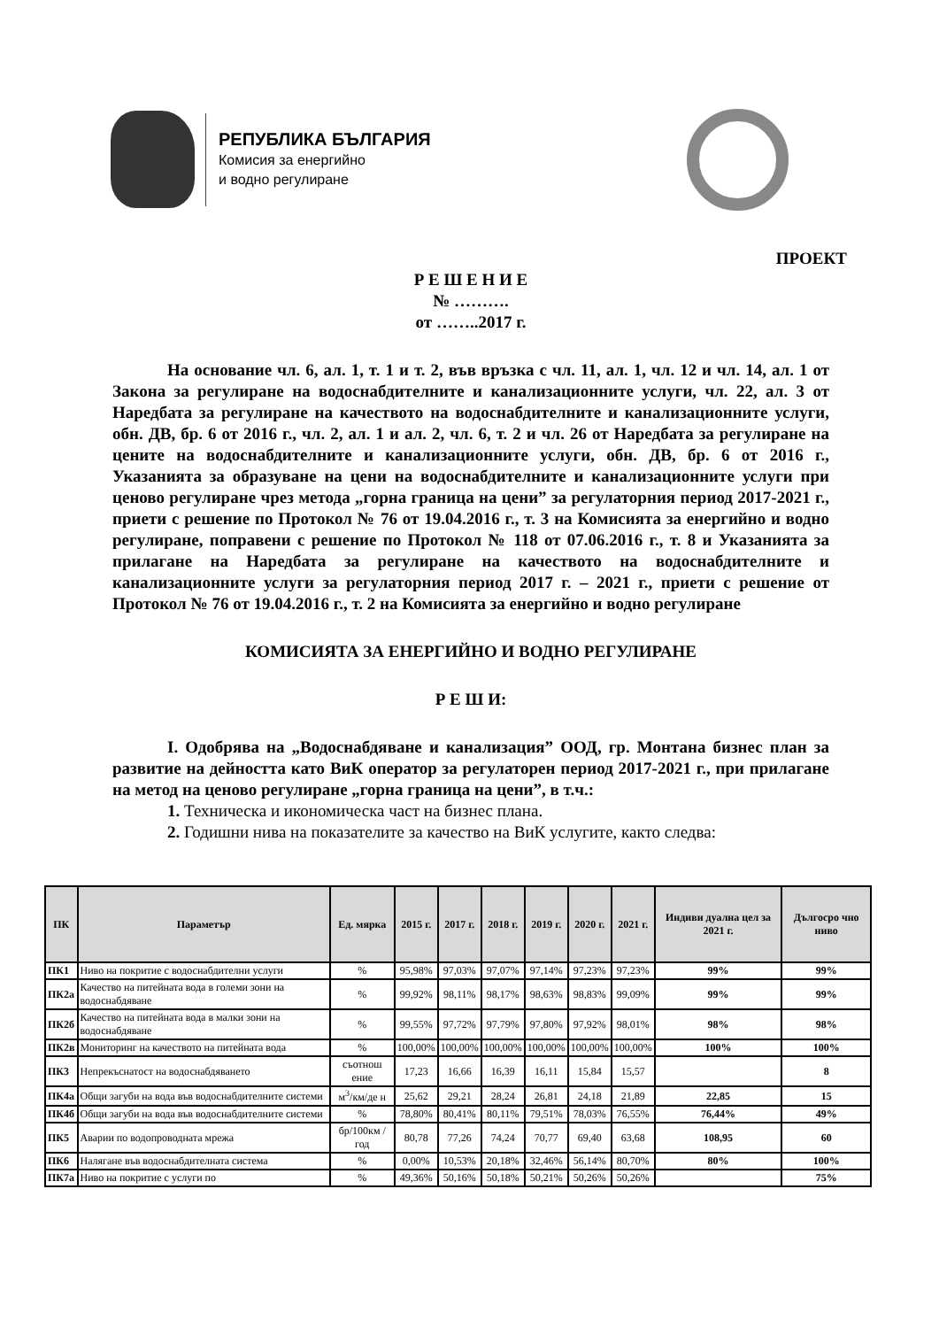РЕПУБЛИКА БЪЛГАРИЯ
Комисия за енергийно
и водно регулиране
ПРОЕКТ
Р Е Ш Е Н И Е
№ ……….
от ……..2017 г.
На основание чл. 6, ал. 1, т. 1 и т. 2, във връзка с чл. 11, ал. 1, чл. 12 и чл. 14, ал. 1 от Закона за регулиране на водоснабдителните и канализационните услуги, чл. 22, ал. 3 от Наредбата за регулиране на качеството на водоснабдителните и канализационните услуги, обн. ДВ, бр. 6 от 2016 г., чл. 2, ал. 1 и ал. 2, чл. 6, т. 2 и чл. 26 от Наредбата за регулиране на цените на водоснабдителните и канализационните услуги, обн. ДВ, бр. 6 от 2016 г., Указанията за образуване на цени на водоснабдителните и канализационните услуги при ценово регулиране чрез метода „горна граница на цени” за регулаторния период 2017-2021 г., приети с решение по Протокол № 76 от 19.04.2016 г., т. 3 на Комисията за енергийно и водно регулиране, поправени с решение по Протокол № 118 от 07.06.2016 г., т. 8 и Указанията за прилагане на Наредбата за регулиране на качеството на водоснабдителните и канализационните услуги за регулаторния период 2017 г. – 2021 г., приети с решение от Протокол № 76 от 19.04.2016 г., т. 2 на Комисията за енергийно и водно регулиране
КОМИСИЯТА ЗА ЕНЕРГИЙНО И ВОДНО РЕГУЛИРАНЕ
Р Е Ш И:
I. Одобрява на „Водоснабдяване и канализация” ООД, гр. Монтана бизнес план за развитие на дейността като ВиК оператор за регулаторен период 2017-2021 г., при прилагане на метод на ценово регулиране „горна граница на цени”, в т.ч.:
1. Техническа и икономическа част на бизнес плана.
2. Годишни нива на показателите за качество на ВиК услугите, както следва:
| ПК | Параметър | Ед. мярка | 2015 г. | 2017 г. | 2018 г. | 2019 г. | 2020 г. | 2021 г. | Индиви дуална цел за 2021 г. | Дългосро чно ниво |
| --- | --- | --- | --- | --- | --- | --- | --- | --- | --- | --- |
| ПК1 | Ниво на покритие с водоснабдителни услуги | % | 95,98% | 97,03% | 97,07% | 97,14% | 97,23% | 97,23% | 99% | 99% |
| ПК2а | Качество на питейната вода в големи зони на водоснабдяване | % | 99,92% | 98,11% | 98,17% | 98,63% | 98,83% | 99,09% | 99% | 99% |
| ПК2б | Качество на питейната вода в малки зони на водоснабдяване | % | 99,55% | 97,72% | 97,79% | 97,80% | 97,92% | 98,01% | 98% | 98% |
| ПК2в | Мониторинг на качеството на питейната вода | % | 100,00% | 100,00% | 100,00% | 100,00% | 100,00% | 100,00% | 100% | 100% |
| ПК3 | Непрекъснатост на водоснабдяването | съотнош ение | 17,23 | 16,66 | 16,39 | 16,11 | 15,84 | 15,57 | | 8 |
| ПК4а | Общи загуби на вода във водоснабдителните системи | м<sup>3</sup>/км/де н | 25,62 | 29,21 | 28,24 | 26,81 | 24,18 | 21,89 | 22,85 | 15 |
| ПК4б | Общи загуби на вода във водоснабдителните системи | % | 78,80% | 80,41% | 80,11% | 79,51% | 78,03% | 76,55% | 76,44% | 49% |
| ПК5 | Аварии по водопроводната мрежа | бр/100км /год | 80,78 | 77,26 | 74,24 | 70,77 | 69,40 | 63,68 | 108,95 | 60 |
| ПК6 | Налягане във водоснабдителната система | % | 0,00% | 10,53% | 20,18% | 32,46% | 56,14% | 80,70% | 80% | 100% |
| ПК7а | Ниво на покритие с услуги по | % | 49,36% | 50,16% | 50,18% | 50,21% | 50,26% | 50,26% | | 75% |